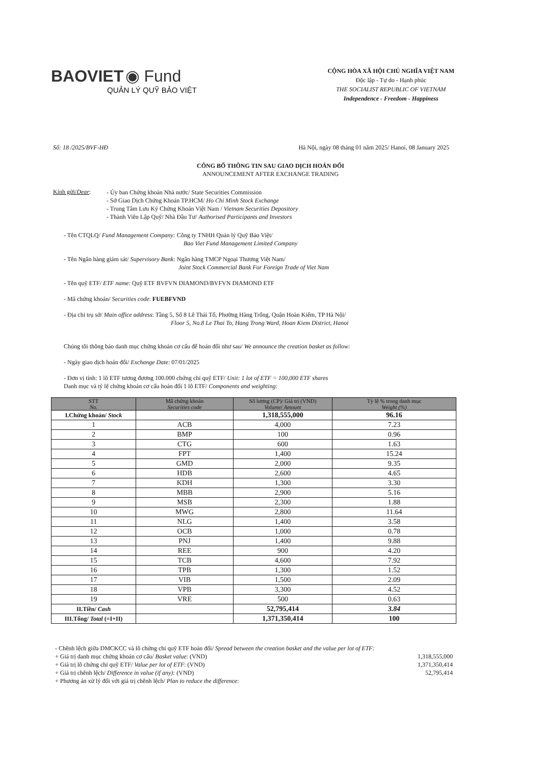BAOVIET ◉ Fund
QUẢN LÝ QUỸ BẢO VIỆT
CỘNG HÒA XÃ HỘI CHỦ NGHĨA VIỆT NAM
Độc lập - Tự do - Hạnh phúc
THE SOCIALIST REPUBLIC OF VIETNAM
Independence - Freedom - Happiness
Số: 18 /2025/BVF-HĐ Hà Nội, ngày 08 tháng 01 năm 2025/ Hanoi, 08 January 2025
CÔNG BỐ THÔNG TIN SAU GIAO DỊCH HOÁN ĐỔI
ANNOUNCEMENT AFTER EXCHANGE TRADING
Kính gửi/Dear:
- Ủy ban Chứng khoán Nhà nước/ State Securities Commission
- Sở Giao Dịch Chứng Khoán TP.HCM/ Ho Chi Minh Stock Exchange
- Trung Tâm Lưu Ký Chứng Khoán Việt Nam / Vietnam Securities Depository
- Thành Viên Lập Quỹ/ Nhà Đầu Tư/ Authorised Participants and Investors
- Tên CTQLQ/ Fund Management Company: Công ty TNHH Quản lý Quỹ Bảo Việt/
Bao Viet Fund Management Limited Company
- Tên Ngân hàng giám sát/ Supervisory Bank: Ngân hàng TMCP Ngoại Thương Việt Nam/
Joint Stock Commercial Bank For Foreign Trade of Viet Nam
- Tên quỹ ETF/ ETF name: Quỹ ETF BVFVN DIAMOND/BVFVN DIAMOND ETF
- Mã chứng khoán/ Securities code: FUEBFVND
- Địa chỉ trụ sở/ Main office address: Tầng 5, Số 8 Lê Thái Tổ, Phường Hàng Trống, Quận Hoàn Kiếm, TP Hà Nội/
Floor 5, No.8 Le Thai To, Hang Trong Ward, Hoan Kiem District, Hanoi
Chúng tôi thông báo danh mục chứng khoán cơ cấu để hoán đổi như sau/ We announce the creation basket as follow:
- Ngày giao dịch hoán đổi/ Exchange Date: 07/01/2025
- Đơn vị tính: 1 lô ETF tương đương 100.000 chứng chỉ quỹ ETF/ Unit: 1 lot of ETF = 100,000 ETF shares
Danh mục và tỷ lệ chứng khoán cơ cấu hoán đổi 1 lô ETF/ Components and weighting:
| STT No. | Mã chứng khoán Securities code | Số lượng (CP)/ Giá trị (VND) Volume/ Amount | Tỷ lệ % trong danh mục Weight (%) |
| --- | --- | --- | --- |
| I.Chứng khoán/ Stock | | 1,318,555,000 | 96.16 |
| 1 | ACB | 4,000 | 7.23 |
| 2 | BMP | 100 | 0.96 |
| 3 | CTG | 600 | 1.63 |
| 4 | FPT | 1,400 | 15.24 |
| 5 | GMD | 2,000 | 9.35 |
| 6 | HDB | 2,600 | 4.65 |
| 7 | KDH | 1,300 | 3.30 |
| 8 | MBB | 2,900 | 5.16 |
| 9 | MSB | 2,300 | 1.88 |
| 10 | MWG | 2,800 | 11.64 |
| 11 | NLG | 1,400 | 3.58 |
| 12 | OCB | 1,000 | 0.78 |
| 13 | PNJ | 1,400 | 9.88 |
| 14 | REE | 900 | 4.20 |
| 15 | TCB | 4,600 | 7.92 |
| 16 | TPB | 1,300 | 1.52 |
| 17 | VIB | 1,500 | 2.09 |
| 18 | VPB | 3,300 | 4.52 |
| 19 | VRE | 500 | 0.63 |
| II.Tiền/ Cash | | 52,795,414 | 3.84 |
| III.Tổng/ Total (=I+II) | | 1,371,350,414 | 100 |
- Chênh lệch giữa DMCKCC và lô chứng chỉ quỹ ETF hoán đổi/ Spread between the creation basket and the value per lot of ETF:
+ Giá trị danh mục chứng khoán cơ cấu/ Basket value: (VND) 1,318,555,000
+ Giá trị lô chứng chỉ quỹ ETF/ Value per lot of ETF: (VND) 1,371,350,414
+ Giá trị chênh lệch/ Difference in value (if any): (VND) 52,795,414
+ Phương án xử lý đối với giá trị chênh lệch/ Plan to reduce the difference: